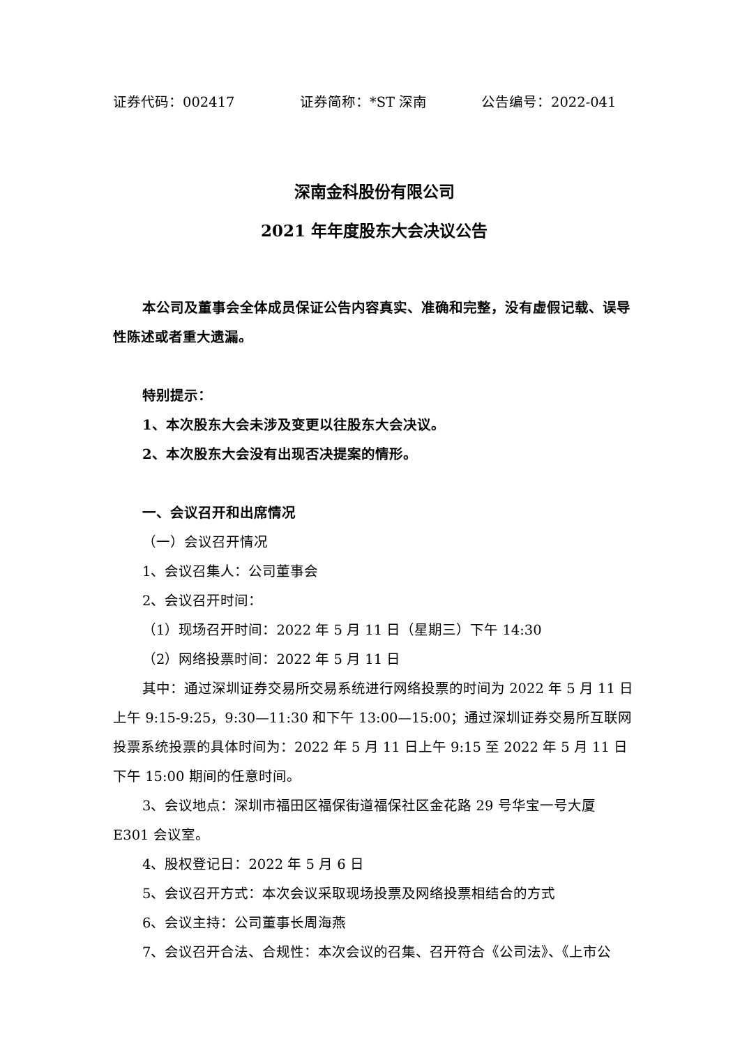证券代码：002417 证券简称：*ST 深南 公告编号：2022-041
深南金科股份有限公司
2021 年年度股东大会决议公告
本公司及董事会全体成员保证公告内容真实、准确和完整，没有虚假记载、误导性陈述或者重大遗漏。
特别提示：
1、本次股东大会未涉及变更以往股东大会决议。
2、本次股东大会没有出现否决提案的情形。
一、会议召开和出席情况
（一）会议召开情况
1、会议召集人：公司董事会
2、会议召开时间：
（1）现场召开时间：2022 年 5 月 11 日（星期三）下午 14:30
（2）网络投票时间：2022 年 5 月 11 日
其中：通过深圳证券交易所交易系统进行网络投票的时间为 2022 年 5 月 11 日上午 9:15-9:25，9:30—11:30 和下午 13:00—15:00；通过深圳证券交易所互联网投票系统投票的具体时间为：2022 年 5 月 11 日上午 9:15 至 2022 年 5 月 11 日下午 15:00 期间的任意时间。
3、会议地点：深圳市福田区福保街道福保社区金花路 29 号华宝一号大厦 E301 会议室。
4、股权登记日：2022 年 5 月 6 日
5、会议召开方式：本次会议采取现场投票及网络投票相结合的方式
6、会议主持：公司董事长周海燕
7、会议召开合法、合规性：本次会议的召集、召开符合《公司法》、《上市公